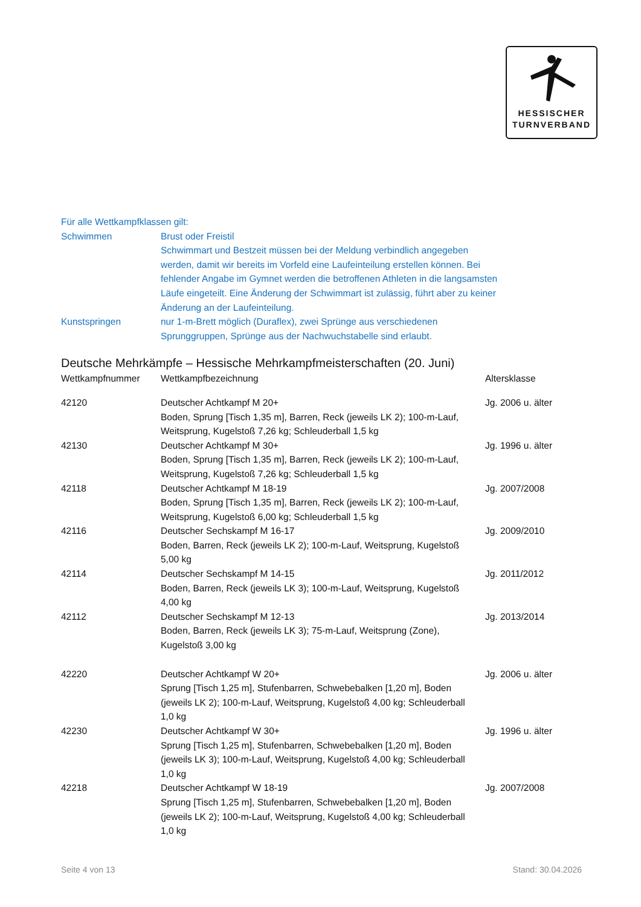HESSISCHER
TURNVERBAND
| Für alle Wettkampfklassen gilt: | |
| Schwimmen | Brust oder Freistil Schwimmart und Bestzeit müssen bei der Meldung verbindlich angegeben werden, damit wir bereits im Vorfeld eine Laufeinteilung erstellen können. Bei fehlender Angabe im Gymnet werden die betroffenen Athleten in die langsamsten Läufe eingeteilt. Eine Änderung der Schwimmart ist zulässig, führt aber zu keiner Änderung an der Laufeinteilung. |
| Kunstspringen | nur 1-m-Brett möglich (Duraflex), zwei Sprünge aus verschiedenen Sprunggruppen, Sprünge aus der Nachwuchstabelle sind erlaubt. |
Deutsche Mehrkämpfe – Hessische Mehrkampfmeisterschaften (20. Juni)
| Wettkampfnummer | Wettkampfbezeichnung | Altersklasse |
| --- | --- | --- |
| 42120 | Deutscher Achtkampf M 20+ Boden, Sprung [Tisch 1,35 m], Barren, Reck (jeweils LK 2); 100-m-Lauf, Weitsprung, Kugelstoß 7,26 kg; Schleuderball 1,5 kg | Jg. 2006 u. älter |
| 42130 | Deutscher Achtkampf M 30+ Boden, Sprung [Tisch 1,35 m], Barren, Reck (jeweils LK 2); 100-m-Lauf, Weitsprung, Kugelstoß 7,26 kg; Schleuderball 1,5 kg | Jg. 1996 u. älter |
| 42118 | Deutscher Achtkampf M 18-19 Boden, Sprung [Tisch 1,35 m], Barren, Reck (jeweils LK 2); 100-m-Lauf, Weitsprung, Kugelstoß 6,00 kg; Schleuderball 1,5 kg | Jg. 2007/2008 |
| 42116 | Deutscher Sechskampf M 16-17 Boden, Barren, Reck (jeweils LK 2); 100-m-Lauf, Weitsprung, Kugelstoß 5,00 kg | Jg. 2009/2010 |
| 42114 | Deutscher Sechskampf M 14-15 Boden, Barren, Reck (jeweils LK 3); 100-m-Lauf, Weitsprung, Kugelstoß 4,00 kg | Jg. 2011/2012 |
| 42112 | Deutscher Sechskampf M 12-13 Boden, Barren, Reck (jeweils LK 3); 75-m-Lauf, Weitsprung (Zone), Kugelstoß 3,00 kg | Jg. 2013/2014 |
| 42220 | Deutscher Achtkampf W 20+ Sprung [Tisch 1,25 m], Stufenbarren, Schwebebalken [1,20 m], Boden (jeweils LK 2); 100-m-Lauf, Weitsprung, Kugelstoß 4,00 kg; Schleuderball 1,0 kg | Jg. 2006 u. älter |
| 42230 | Deutscher Achtkampf W 30+ Sprung [Tisch 1,25 m], Stufenbarren, Schwebebalken [1,20 m], Boden (jeweils LK 3); 100-m-Lauf, Weitsprung, Kugelstoß 4,00 kg; Schleuderball 1,0 kg | Jg. 1996 u. älter |
| 42218 | Deutscher Achtkampf W 18-19 Sprung [Tisch 1,25 m], Stufenbarren, Schwebebalken [1,20 m], Boden (jeweils LK 2); 100-m-Lauf, Weitsprung, Kugelstoß 4,00 kg; Schleuderball 1,0 kg | Jg. 2007/2008 |
Seite 4 von 13 Stand: 30.04.2026